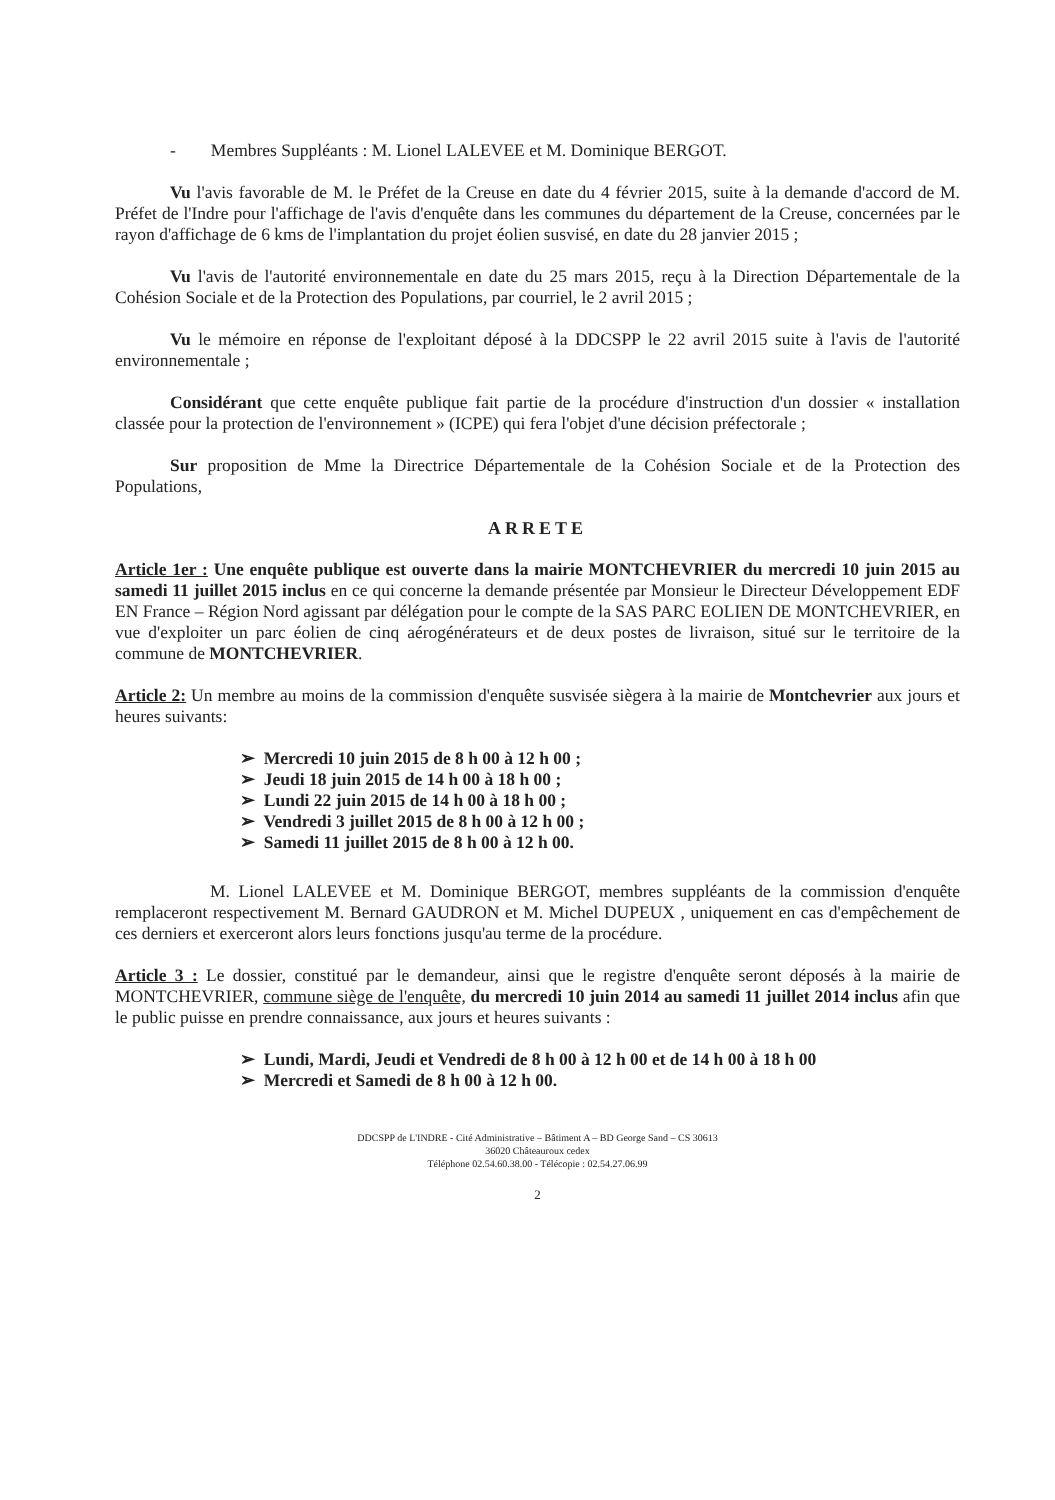- Membres Suppléants : M. Lionel LALEVEE et M. Dominique BERGOT.
Vu l'avis favorable de M. le Préfet de la Creuse en date du 4 février 2015, suite à la demande d'accord de M. Préfet de l'Indre pour l'affichage de l'avis d'enquête dans les communes du département de la Creuse, concernées par le rayon d'affichage de 6 kms de l'implantation du projet éolien susvisé, en date du 28 janvier 2015 ;
Vu l'avis de l'autorité environnementale en date du 25 mars 2015, reçu à la Direction Départementale de la Cohésion Sociale et de la Protection des Populations, par courriel, le 2 avril 2015 ;
Vu le mémoire en réponse de l'exploitant déposé à la DDCSPP le 22 avril 2015 suite à l'avis de l'autorité environnementale ;
Considérant que cette enquête publique fait partie de la procédure d'instruction d'un dossier « installation classée pour la protection de l'environnement » (ICPE) qui fera l'objet d'une décision préfectorale ;
Sur proposition de Mme la Directrice Départementale de la Cohésion Sociale et de la Protection des Populations,
ARRETE
Article 1er : Une enquête publique est ouverte dans la mairie MONTCHEVRIER du mercredi 10 juin 2015 au samedi 11 juillet 2015 inclus en ce qui concerne la demande présentée par Monsieur le Directeur Développement EDF EN France – Région Nord agissant par délégation pour le compte de la SAS PARC EOLIEN DE MONTCHEVRIER, en vue d'exploiter un parc éolien de cinq aérogénérateurs et de deux postes de livraison, situé sur le territoire de la commune de MONTCHEVRIER.
Article 2: Un membre au moins de la commission d'enquête susvisée siègera à la mairie de Montchevrier aux jours et heures suivants:
➢ Mercredi 10 juin 2015 de 8 h 00 à 12 h 00 ;
➢ Jeudi 18 juin 2015 de 14 h 00 à 18 h 00 ;
➢ Lundi 22 juin 2015 de 14 h 00 à 18 h 00 ;
➢ Vendredi 3 juillet 2015 de 8 h 00 à 12 h 00 ;
➢ Samedi 11 juillet 2015 de 8 h 00 à 12 h 00.
M. Lionel LALEVEE et M. Dominique BERGOT, membres suppléants de la commission d'enquête remplaceront respectivement M. Bernard GAUDRON et M. Michel DUPEUX , uniquement en cas d'empêchement de ces derniers et exerceront alors leurs fonctions jusqu'au terme de la procédure.
Article 3 : Le dossier, constitué par le demandeur, ainsi que le registre d'enquête seront déposés à la mairie de MONTCHEVRIER, commune siège de l'enquête, du mercredi 10 juin 2014 au samedi 11 juillet 2014 inclus afin que le public puisse en prendre connaissance, aux jours et heures suivants :
➢ Lundi, Mardi, Jeudi et Vendredi de 8 h 00 à 12 h 00 et de 14 h 00 à 18 h 00
➢ Mercredi et Samedi de 8 h 00 à 12 h 00.
DDCSPP de L'INDRE - Cité Administrative – Bâtiment A – BD George Sand – CS 30613
36020 Châteauroux cedex
Téléphone 02.54.60.38.00 - Télécopie : 02.54.27.06.99
2